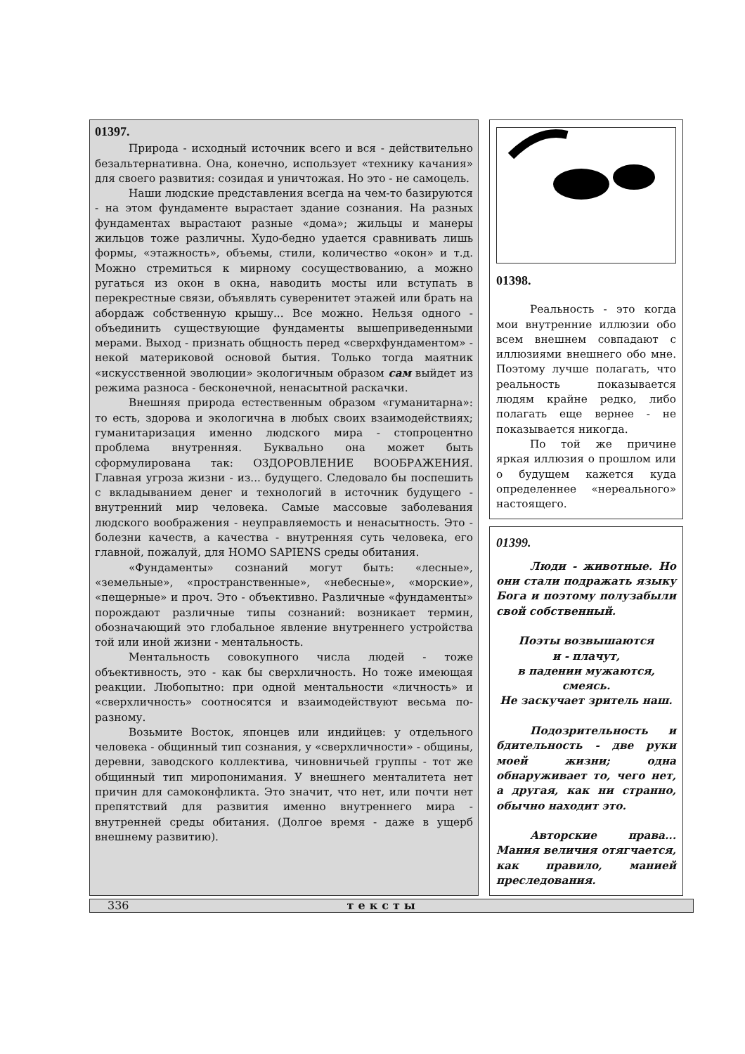01397.
Природа - исходный источник всего и вся - действительно безальтернативна. Она, конечно, использует «технику качания» для своего развития: созидая и уничтожая. Но это - не самоцель.
Наши людские представления всегда на чем-то базируются - на этом фундаменте вырастает здание сознания. На разных фундаментах вырастают разные «дома»; жильцы и манеры жильцов тоже различны. Худо-бедно удается сравнивать лишь формы, «этажность», объемы, стили, количество «окон» и т.д. Можно стремиться к мирному сосуществованию, а можно ругаться из окон в окна, наводить мосты или вступать в перекрестные связи, объявлять суверенитет этажей или брать на абордаж собственную крышу... Все можно. Нельзя одного - объединить существующие фундаменты вышеприведенными мерами. Выход - признать общность перед «сверхфундаментом» - некой материковой основой бытия. Только тогда маятник «искусственной эволюции» экологичным образом сам выйдет из режима разноса - бесконечной, ненасытной раскачки.
Внешняя природа естественным образом «гуманитарна»: то есть, здорова и экологична в любых своих взаимодействиях; гуманитаризация именно людского мира - стопроцентно проблема внутренняя. Буквально она может быть сформулирована так: ОЗДОРОВЛЕНИЕ ВООБРАЖЕНИЯ. Главная угроза жизни - из... будущего. Следовало бы поспешить с вкладыванием денег и технологий в источник будущего - внутренний мир человека. Самые массовые заболевания людского воображения - неуправляемость и ненасытность. Это - болезни качеств, а качества - внутренняя суть человека, его главной, пожалуй, для HOMO SAPIENS среды обитания.
«Фундаменты» сознаний могут быть: «лесные», «земельные», «пространственные», «небесные», «морские», «пещерные» и проч. Это - объективно. Различные «фундаменты» порождают различные типы сознаний: возникает термин, обозначающий это глобальное явление внутреннего устройства той или иной жизни - ментальность.
Ментальность совокупного числа людей - тоже объективность, это - как бы сверхличность. Но тоже имеющая реакции. Любопытно: при одной ментальности «личность» и «сверхличность» соотносятся и взаимодействуют весьма по-разному.
Возьмите Восток, японцев или индийцев: у отдельного человека - общинный тип сознания, у «сверхличности» - общины, деревни, заводского коллектива, чиновничьей группы - тот же общинный тип миропонимания. У внешнего менталитета нет причин для самоконфликта. Это значит, что нет, или почти нет препятствий для развития именно внутреннего мира - внутренней среды обитания. (Долгое время - даже в ущерб внешнему развитию).
01398.
Реальность - это когда мои внутренние иллюзии обо всем внешнем совпадают с иллюзиями внешнего обо мне. Поэтому лучше полагать, что реальность показывается людям крайне редко, либо полагать еще вернее - не показывается никогда.
По той же причине яркая иллюзия о прошлом или о будущем кажется куда определеннее «нереального» настоящего.
01399.
Люди - животные. Но они стали подражать языку Бога и поэтому полузабыли свой собственный.
Поэты возвышаются
и - плачут,
в падении мужаются,
смеясь.
Не заскучает зритель наш.
Подозрительность и бдительность - две руки моей жизни; одна обнаруживает то, чего нет, а другая, как ни странно, обычно находит это.
Авторские права... Мания величия отягчается, как правило, манией преследования.
336 тексты